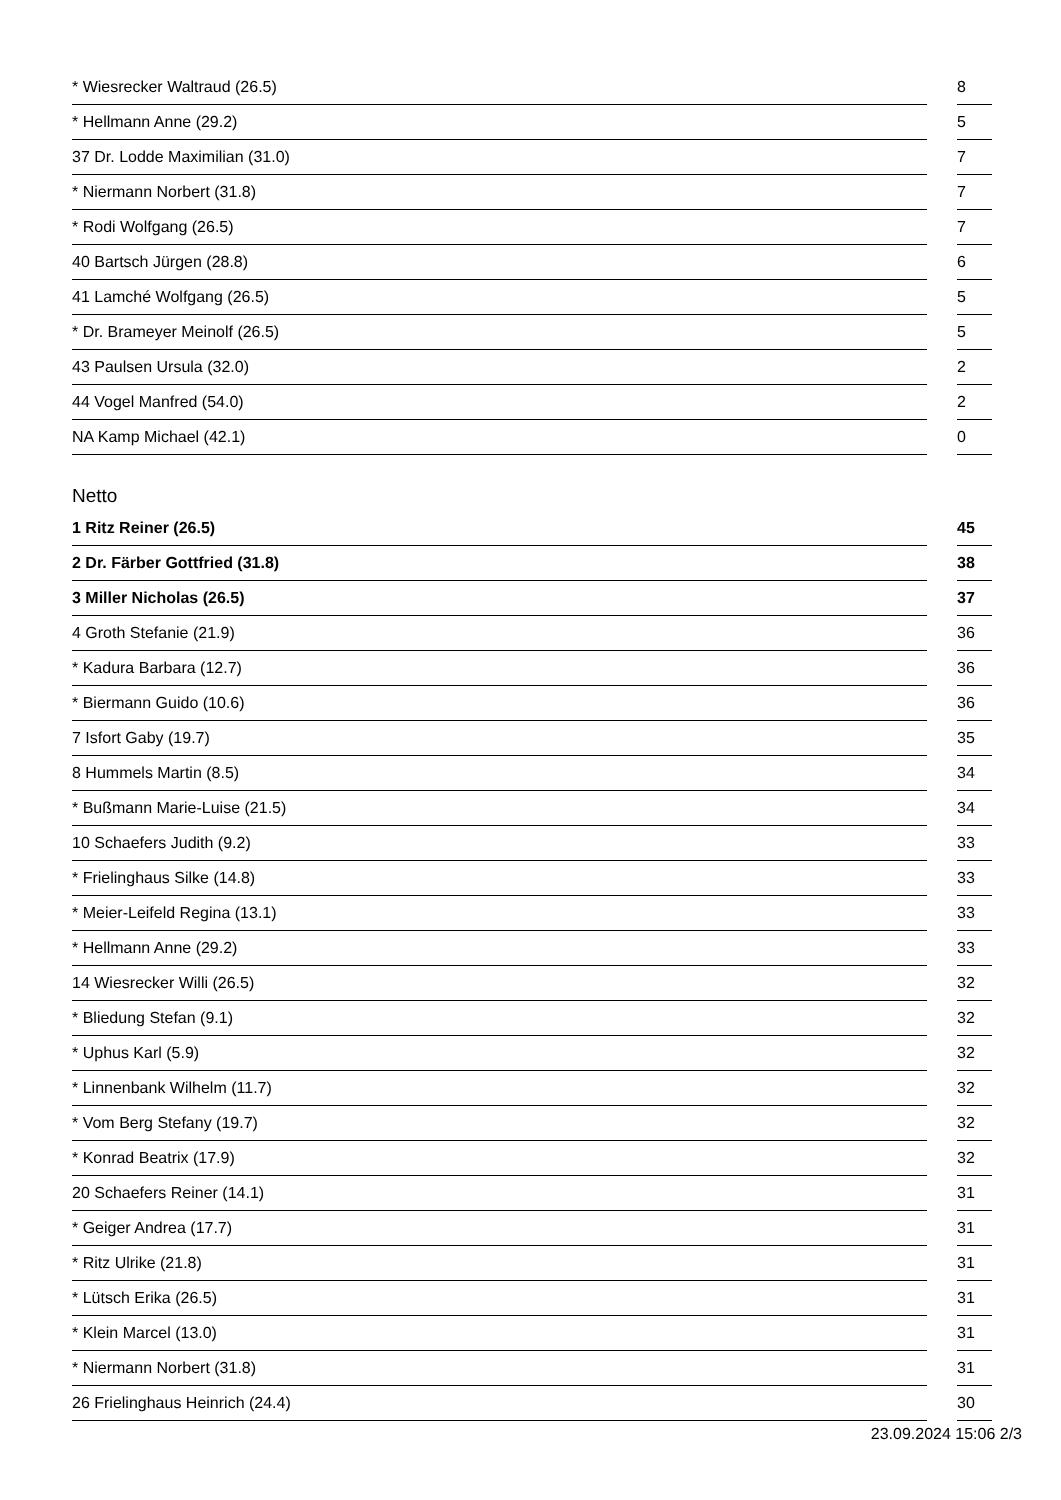| * Wiesrecker Waltraud (26.5) | | 8 |
| * Hellmann Anne (29.2) | | 5 |
| 37 Dr. Lodde Maximilian (31.0) | | 7 |
| * Niermann Norbert (31.8) | | 7 |
| * Rodi Wolfgang (26.5) | | 7 |
| 40 Bartsch Jürgen (28.8) | | 6 |
| 41 Lamché Wolfgang (26.5) | | 5 |
| * Dr. Brameyer Meinolf (26.5) | | 5 |
| 43 Paulsen Ursula (32.0) | | 2 |
| 44 Vogel Manfred (54.0) | | 2 |
| NA Kamp Michael (42.1) | | 0 |
Netto
| 1 Ritz Reiner (26.5) | | 45 |
| 2 Dr. Färber Gottfried (31.8) | | 38 |
| 3 Miller Nicholas (26.5) | | 37 |
| 4 Groth Stefanie (21.9) | | 36 |
| * Kadura Barbara (12.7) | | 36 |
| * Biermann Guido (10.6) | | 36 |
| 7 Isfort Gaby (19.7) | | 35 |
| 8 Hummels Martin (8.5) | | 34 |
| * Bußmann Marie-Luise (21.5) | | 34 |
| 10 Schaefers Judith (9.2) | | 33 |
| * Frielinghaus Silke (14.8) | | 33 |
| * Meier-Leifeld Regina (13.1) | | 33 |
| * Hellmann Anne (29.2) | | 33 |
| 14 Wiesrecker Willi (26.5) | | 32 |
| * Bliedung Stefan (9.1) | | 32 |
| * Uphus Karl (5.9) | | 32 |
| * Linnenbank Wilhelm (11.7) | | 32 |
| * Vom Berg Stefany (19.7) | | 32 |
| * Konrad Beatrix (17.9) | | 32 |
| 20 Schaefers Reiner (14.1) | | 31 |
| * Geiger Andrea (17.7) | | 31 |
| * Ritz Ulrike (21.8) | | 31 |
| * Lütsch Erika (26.5) | | 31 |
| * Klein Marcel (13.0) | | 31 |
| * Niermann Norbert (31.8) | | 31 |
| 26 Frielinghaus Heinrich (24.4) | | 30 |
23.09.2024 15:06 2/3